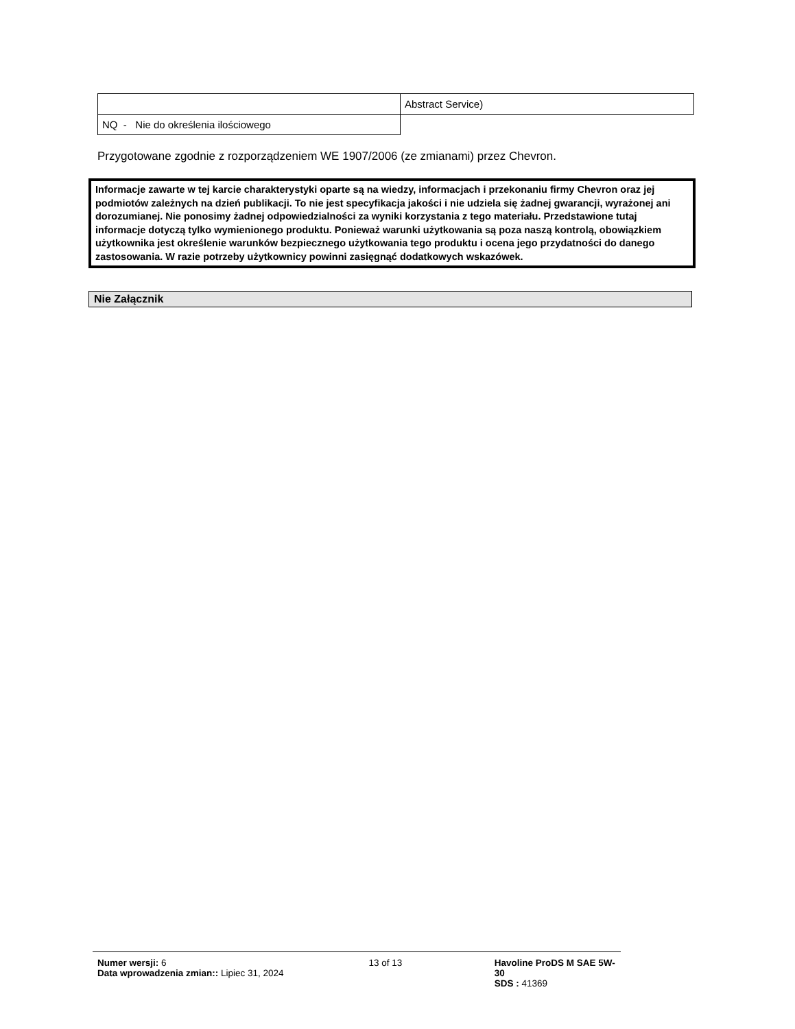| | Abstract Service) |
| NQ - Nie do określenia ilościowego | |
Przygotowane zgodnie z rozporządzeniem WE 1907/2006 (ze zmianami) przez Chevron.
Informacje zawarte w tej karcie charakterystyki oparte są na wiedzy, informacjach i przekonaniu firmy Chevron oraz jej podmiotów zależnych na dzień publikacji. To nie jest specyfikacja jakości i nie udziela się żadnej gwarancji, wyrażonej ani dorozumianej. Nie ponosimy żadnej odpowiedzialności za wyniki korzystania z tego materiału. Przedstawione tutaj informacje dotyczą tylko wymienionego produktu. Ponieważ warunki użytkowania są poza naszą kontrolą, obowiązkiem użytkownika jest określenie warunków bezpiecznego użytkowania tego produktu i ocena jego przydatności do danego zastosowania. W razie potrzeby użytkownicy powinni zasięgnąć dodatkowych wskazówek.
Nie Załącznik
Numer wersji: 6
Data wprowadzenia zmian:: Lipiec 31, 2024
13 of 13 Havoline ProDS M SAE 5W-30
SDS : 41369